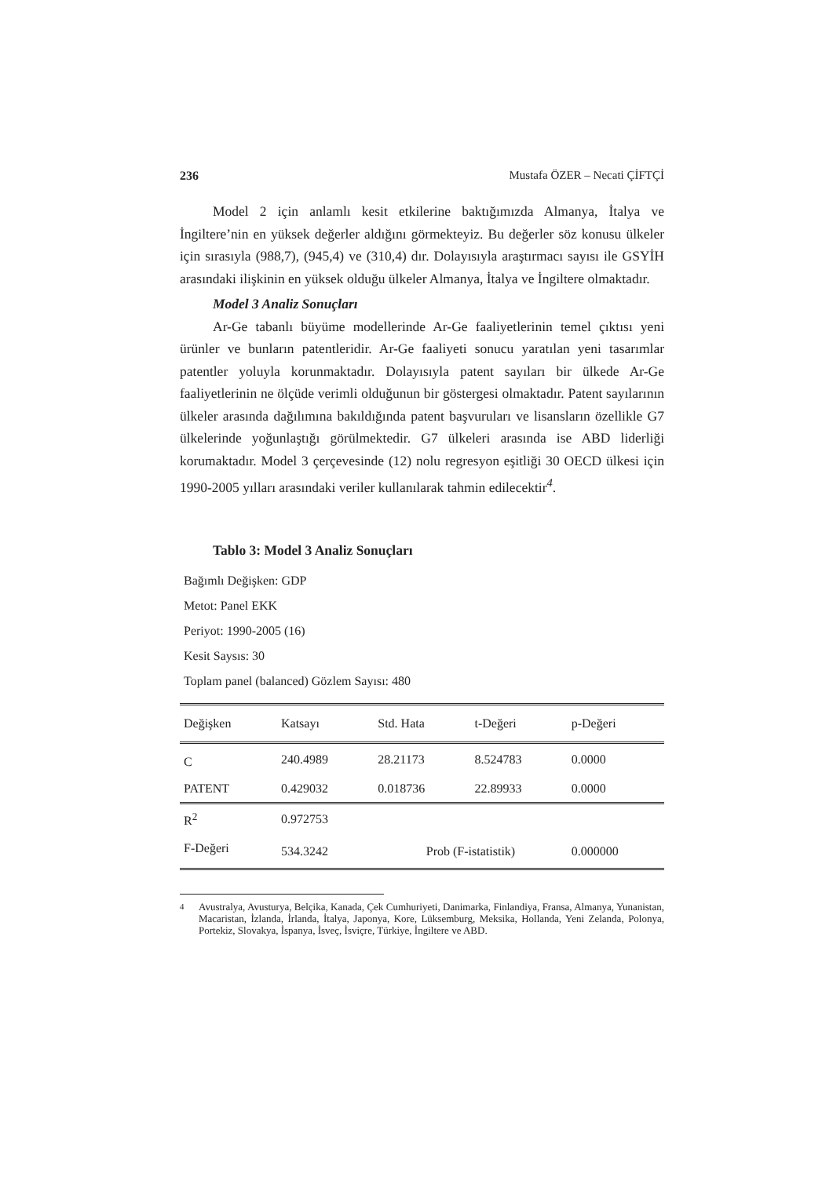236 Mustafa ÖZER – Necati ÇİFTÇİ
Model 2 için anlamlı kesit etkilerine baktığımızda Almanya, İtalya ve İngiltere’nin en yüksek değerler aldığını görmekteyiz. Bu değerler söz konusu ülkeler için sırasıyla (988,7), (945,4) ve (310,4) dır. Dolayısıyla araştırmacı sayısı ile GSYİH arasındaki ilişkinin en yüksek olduğu ülkeler Almanya, İtalya ve İngiltere olmaktadır.
Model 3 Analiz Sonuçları
Ar-Ge tabanlı büyüme modellerinde Ar-Ge faaliyetlerinin temel çıktısı yeni ürünler ve bunların patentleridir. Ar-Ge faaliyeti sonucu yaratılan yeni tasarımlar patentler yoluyla korunmaktadır. Dolayısıyla patent sayıları bir ülkede Ar-Ge faaliyetlerinin ne ölçüde verimli olduğunun bir göstergesi olmaktadır. Patent sayılarının ülkeler arasında dağılımına bakıldığında patent başvuruları ve lisansların özellikle G7 ülkelerinde yoğunlaştığı görülmektedir. G7 ülkeleri arasında ise ABD liderliği korumaktadır. Model 3 çerçevesinde (12) nolu regresyon eşitliği 30 OECD ülkesi için 1990-2005 yılları arasındaki veriler kullanılarak tahmin edilecektir<sup>4</sup>.
Tablo 3: Model 3 Analiz Sonuçları
Bağımlı Değişken: GDP
Metot: Panel EKK
Periyot: 1990-2005 (16)
Kesit Saysıs: 30
Toplam panel (balanced) Gözlem Sayısı: 480
| Değişken | Katsayı | Std. Hata | t-Değeri | p-Değeri |
| C | 240.4989 | 28.21173 | 8.524783 | 0.0000 |
| PATENT | 0.429032 | 0.018736 | 22.89933 | 0.0000 |
| R<sup>2</sup> | 0.972753 | | | |
| F-Değeri | 534.3242 | Prob (F-istatistik) | | 0.000000 |
<sup>4</sup> Avustralya, Avusturya, Belçika, Kanada, Çek Cumhuriyeti, Danimarka, Finlandiya, Fransa, Almanya, Yunanistan, Macaristan, İzlanda, İrlanda, İtalya, Japonya, Kore, Lüksemburg, Meksika, Hollanda, Yeni Zelanda, Polonya, Portekiz, Slovakya, İspanya, İsveç, İsviçre, Türkiye, İngiltere ve ABD.